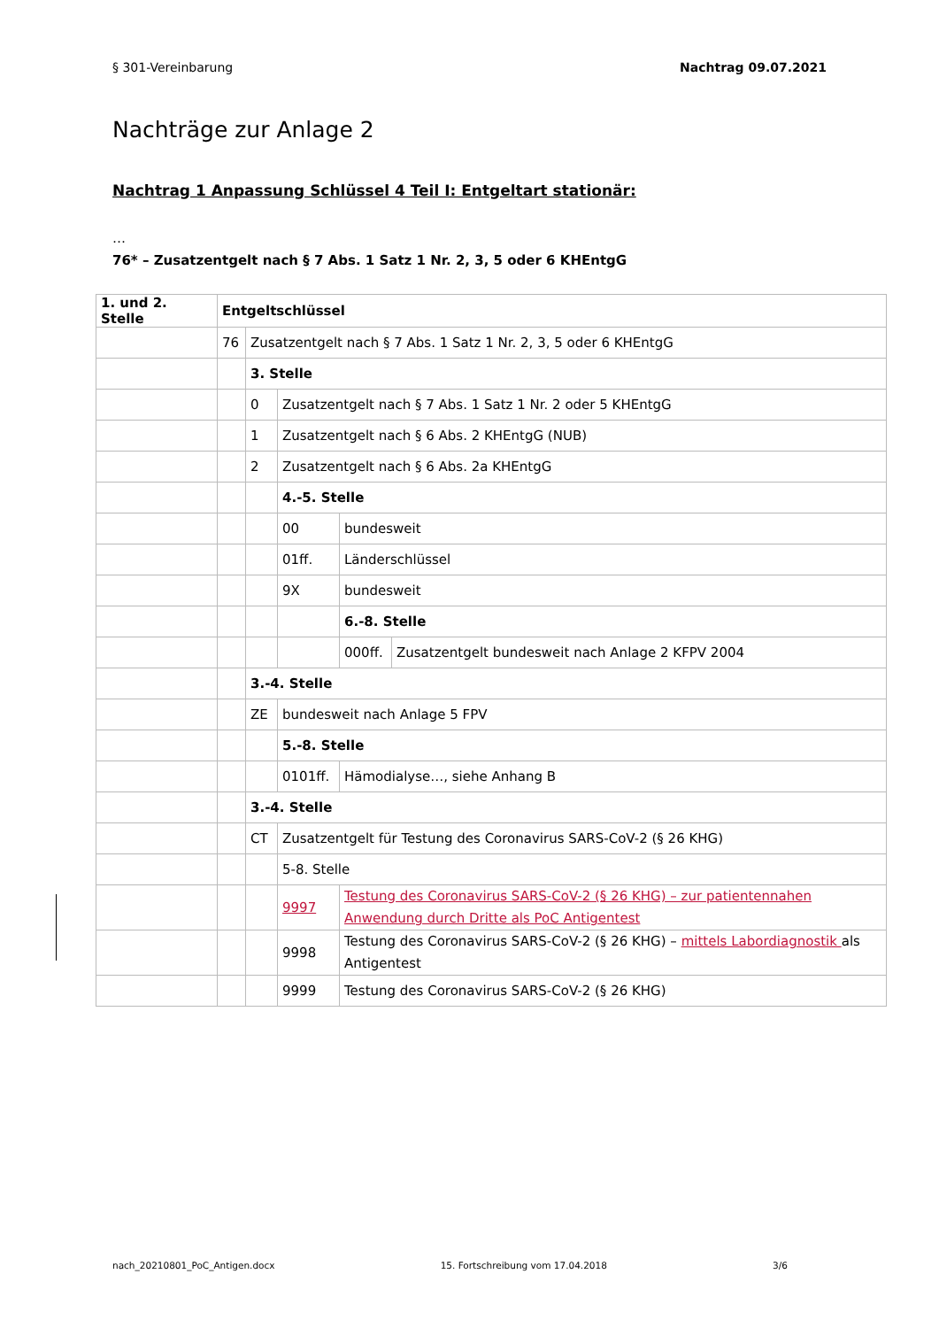§ 301-Vereinbarung Nachtrag 09.07.2021
Nachträge zur Anlage 2
Nachtrag 1 Anpassung Schlüssel 4 Teil I: Entgeltart stationär:
…
76* – Zusatzentgelt nach § 7 Abs. 1 Satz 1 Nr. 2, 3, 5 oder 6 KHEntgG
| 1. und 2. Stelle | Entgeltschlüssel | | | | |
| --- | --- | --- | --- | --- | --- |
| | 76 | Zusatzentgelt nach § 7 Abs. 1 Satz 1 Nr. 2, 3, 5 oder 6 KHEntgG | | | |
| | | 3. Stelle | | | |
| | | 0 | Zusatzentgelt nach § 7 Abs. 1 Satz 1 Nr. 2 oder 5 KHEntgG | | |
| | | 1 | Zusatzentgelt nach § 6 Abs. 2 KHEntgG (NUB) | | |
| | | 2 | Zusatzentgelt nach § 6 Abs. 2a KHEntgG | | |
| | | | 4.-5. Stelle | | |
| | | | 00 | bundesweit | |
| | | | 01ff. | Länderschlüssel | |
| | | | 9X | bundesweit | |
| | | | | 6.-8. Stelle | |
| | | | | 000ff. | Zusatzentgelt bundesweit nach Anlage 2 KFPV 2004 |
| | | 3.-4. Stelle | | | |
| | | ZE | bundesweit nach Anlage 5 FPV | | |
| | | | 5.-8. Stelle | | |
| | | | 0101ff. | Hämodialyse…, siehe Anhang B | |
| | | 3.-4. Stelle | | | |
| | | CT | Zusatzentgelt für Testung des Coronavirus SARS-CoV-2 (§ 26 KHG) | | |
| | | | 5-8. Stelle | | |
| | | | 9997 | Testung des Coronavirus SARS-CoV-2 (§ 26 KHG) – zur patientennahen Anwendung durch Dritte als PoC Antigentest | |
| | | | 9998 | Testung des Coronavirus SARS-CoV-2 (§ 26 KHG) – mittels Labordiagnostik als Antigentest | |
| | | | 9999 | Testung des Coronavirus SARS-CoV-2 (§ 26 KHG) | |
nach_20210801_PoC_Antigen.docx 15. Fortschreibung vom 17.04.2018 3/6